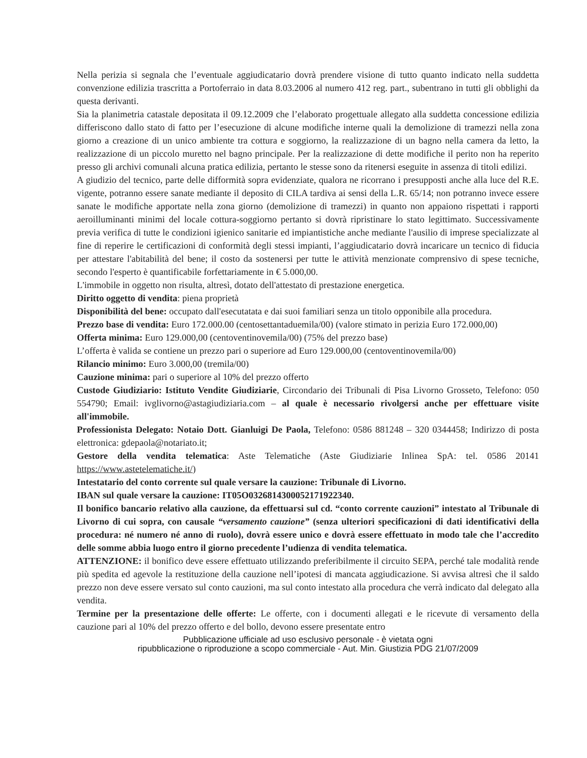Nella perizia si segnala che l’eventuale aggiudicatario dovrà prendere visione di tutto quanto indicato nella suddetta convenzione edilizia trascritta a Portoferraio in data 8.03.2006 al numero 412 reg. part., subentrano in tutti gli obblighi da questa derivanti.
Sia la planimetria catastale depositata il 09.12.2009 che l’elaborato progettuale allegato alla suddetta concessione edilizia differiscono dallo stato di fatto per l’esecuzione di alcune modifiche interne quali la demolizione di tramezzi nella zona giorno a creazione di un unico ambiente tra cottura e soggiorno, la realizzazione di un bagno nella camera da letto, la realizzazione di un piccolo muretto nel bagno principale. Per la realizzazione di dette modifiche il perito non ha reperito presso gli archivi comunali alcuna pratica edilizia, pertanto le stesse sono da ritenersi eseguite in assenza di titoli edilizi.
A giudizio del tecnico, parte delle difformità sopra evidenziate, qualora ne ricorrano i presupposti anche alla luce del R.E. vigente, potranno essere sanate mediante il deposito di CILA tardiva ai sensi della L.R. 65/14; non potranno invece essere sanate le modifiche apportate nella zona giorno (demolizione di tramezzi) in quanto non appaiono rispettati i rapporti aeroilluminanti minimi del locale cottura-soggiorno pertanto si dovrà ripristinare lo stato legittimato. Successivamente previa verifica di tutte le condizioni igienico sanitarie ed impiantistiche anche mediante l'ausilio di imprese specializzate al fine di reperire le certificazioni di conformità degli stessi impianti, l’aggiudicatario dovrà incaricare un tecnico di fiducia per attestare l'abitabilità del bene; il costo da sostenersi per tutte le attività menzionate comprensivo di spese tecniche, secondo l'esperto è quantificabile forfettariamente in € 5.000,00.
L'immobile in oggetto non risulta, altresì, dotato dell'attestato di prestazione energetica.
Diritto oggetto di vendita: piena proprietà
Disponibilità del bene: occupato dall'esecutatata e dai suoi familiari senza un titolo opponibile alla procedura.
Prezzo base di vendita: Euro 172.000.00 (centosettantaduemila/00) (valore stimato in perizia Euro 172.000,00)
Offerta minima: Euro 129.000,00 (centoventinovemila/00) (75% del prezzo base)
L’offerta è valida se contiene un prezzo pari o superiore ad Euro 129.000,00 (centoventinovemila/00)
Rilancio minimo: Euro 3.000,00 (tremila/00)
Cauzione minima: pari o superiore al 10% del prezzo offerto
Custode Giudiziario: Istituto Vendite Giudiziarie, Circondario dei Tribunali di Pisa Livorno Grosseto, Telefono: 050 554790; Email: ivglivorno@astagiudiziaria.com – al quale è necessario rivolgersi anche per effettuare visite all'immobile.
Professionista Delegato: Notaio Dott. Gianluigi De Paola, Telefono: 0586 881248 – 320 0344458; Indirizzo di posta elettronica: gdepaola@notariato.it;
Gestore della vendita telematica: Aste Telematiche (Aste Giudiziarie Inlinea SpA: tel. 0586 20141 https://www.astetelematiche.it/)
Intestatario del conto corrente sul quale versare la cauzione: Tribunale di Livorno.
IBAN sul quale versare la cauzione: IT05O0326814300052171922340.
Il bonifico bancario relativo alla cauzione, da effettuarsi sul cd. “conto corrente cauzioni” intestato al Tribunale di Livorno di cui sopra, con causale “versamento cauzione” (senza ulteriori specificazioni di dati identificativi della procedura: né numero né anno di ruolo), dovrà essere unico e dovrà essere effettuato in modo tale che l’accredito delle somme abbia luogo entro il giorno precedente l’udienza di vendita telematica.
ATTENZIONE: il bonifico deve essere effettuato utilizzando preferibilmente il circuito SEPA, perché tale modalità rende più spedita ed agevole la restituzione della cauzione nell’ipotesi di mancata aggiudicazione. Si avvisa altresì che il saldo prezzo non deve essere versato sul conto cauzioni, ma sul conto intestato alla procedura che verrà indicato dal delegato alla vendita.
Termine per la presentazione delle offerte: Le offerte, con i documenti allegati e le ricevute di versamento della cauzione pari al 10% del prezzo offerto e del bollo, devono essere presentate entro
Pubblicazione ufficiale ad uso esclusivo personale - è vietata ogni
ripubblicazione o riproduzione a scopo commerciale - Aut. Min. Giustizia PDG 21/07/2009